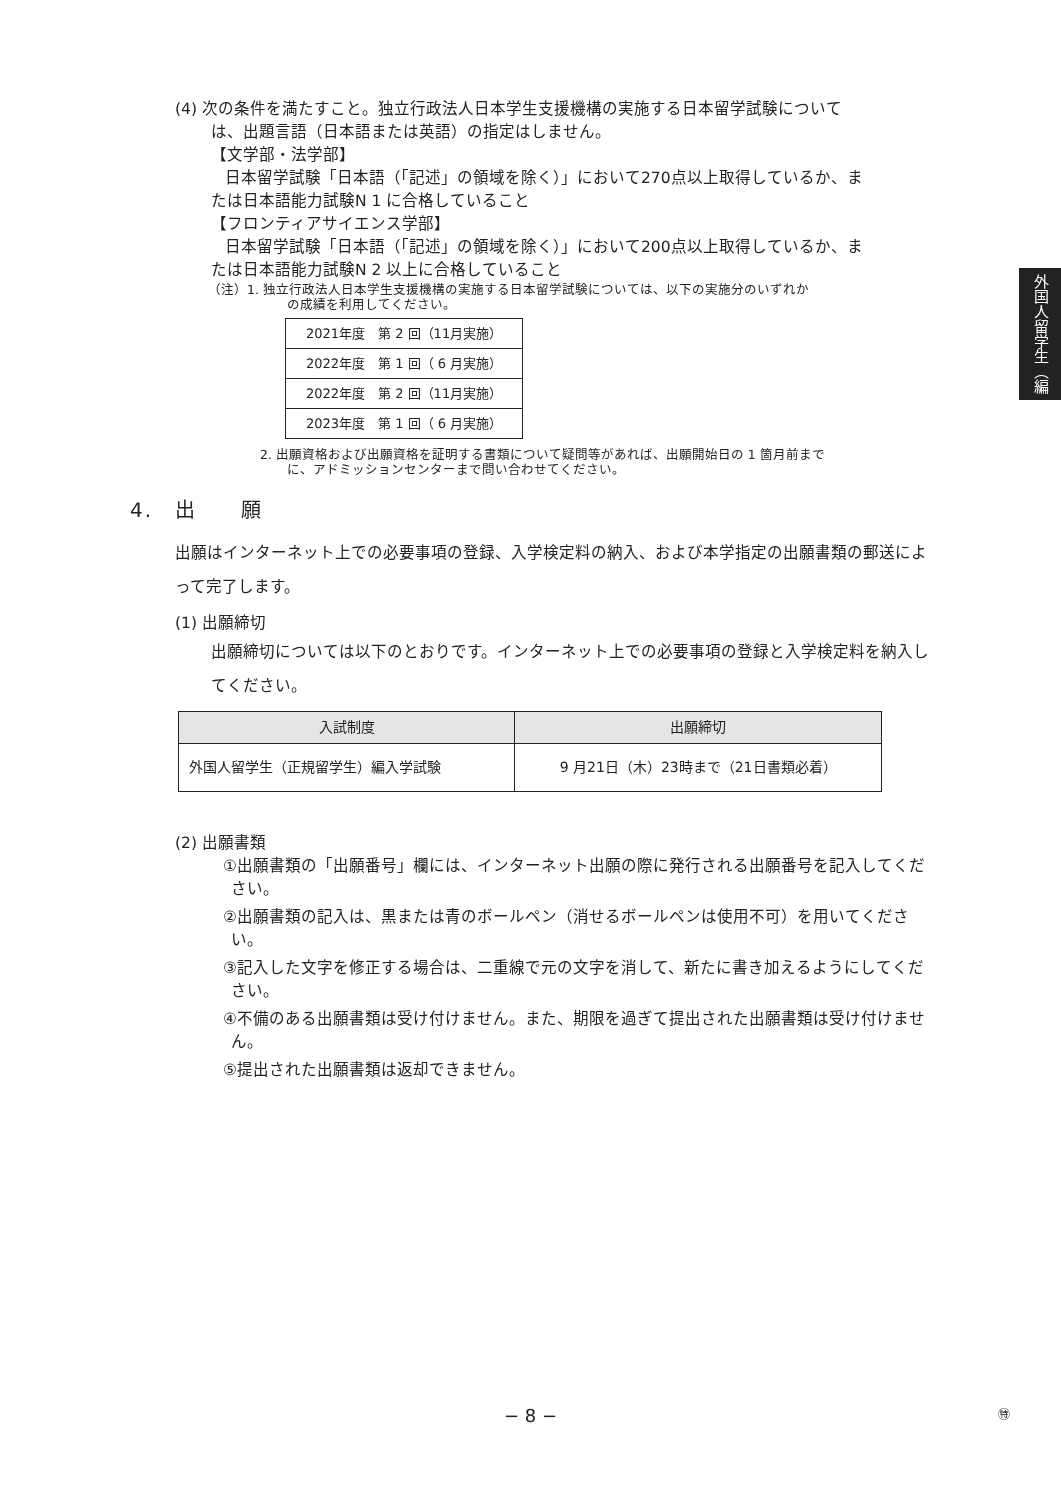(4) 次の条件を満たすこと。独立行政法人日本学生支援機構の実施する日本留学試験について
は、出題言語（日本語または英語）の指定はしません。
【文学部・法学部】
日本留学試験「日本語（「記述」の領域を除く）」において270点以上取得しているか、ま
たは日本語能力試験N 1 に合格していること
【フロンティアサイエンス学部】
日本留学試験「日本語（「記述」の領域を除く）」において200点以上取得しているか、ま
たは日本語能力試験N 2 以上に合格していること
（注）1. 独立行政法人日本学生支援機構の実施する日本留学試験については、以下の実施分のいずれか
の成績を利用してください。
| 2021年度 第 2 回（11月実施） |
| 2022年度 第 1 回（ 6 月実施） |
| 2022年度 第 2 回（11月実施） |
| 2023年度 第 1 回（ 6 月実施） |
2. 出願資格および出願資格を証明する書類について疑問等があれば、出願開始日の 1 箇月前まで
に、アドミッションセンターまで問い合わせてください。
4.　出　　願
出願はインターネット上での必要事項の登録、入学検定料の納入、および本学指定の出願書類の郵送によって完了します。
(1) 出願締切
出願締切については以下のとおりです。インターネット上での必要事項の登録と入学検定料を納入してください。
| 入試制度 | 出願締切 |
| --- | --- |
| 外国人留学生（正規留学生）編入学試験 | 9 月21日（木）23時まで（21日書類必着） |
(2) 出願書類
①出願書類の「出願番号」欄には、インターネット出願の際に発行される出願番号を記入してください。
②出願書類の記入は、黒または青のボールペン（消せるボールペンは使用不可）を用いてください。
③記入した文字を修正する場合は、二重線で元の文字を消して、新たに書き加えるようにしてください。
④不備のある出願書類は受け付けません。また、期限を過ぎて提出された出願書類は受け付けません。
⑤提出された出願書類は返却できません。
外国人留学生（編入）
− 8 − ㊕